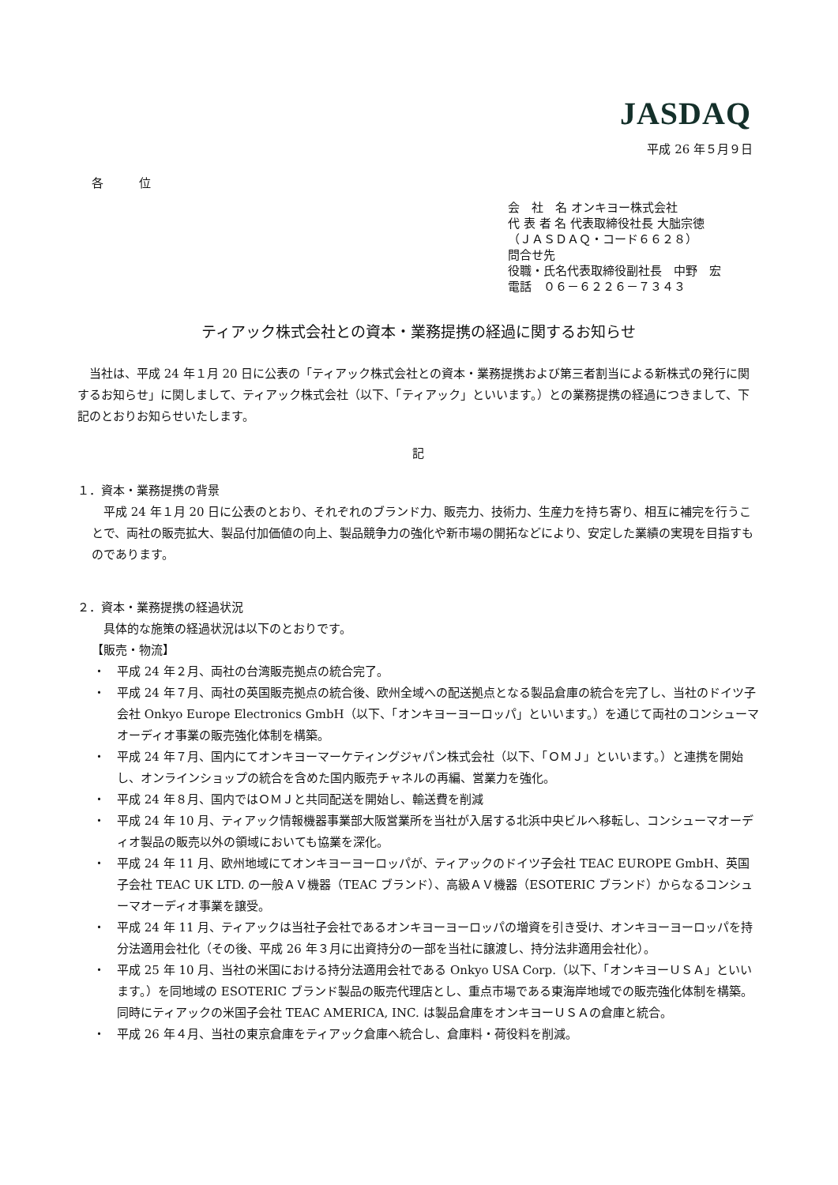JASDAQ
平成 26 年５月９日
各　　　位
会　社　名 オンキヨー株式会社
代 表 者 名 代表取締役社長 大朏宗徳
（ＪＡＳＤＡＱ・コード６６２８）
問合せ先
役職・氏名代表取締役副社長　中野　宏
電話　０６－６２２６－７３４３
ティアック株式会社との資本・業務提携の経過に関するお知らせ
当社は、平成 24 年１月 20 日に公表の「ティアック株式会社との資本・業務提携および第三者割当による新株式の発行に関するお知らせ」に関しまして、ティアック株式会社（以下、「ティアック」といいます。）との業務提携の経過につきまして、下記のとおりお知らせいたします。
記
１．資本・業務提携の背景
平成 24 年１月 20 日に公表のとおり、それぞれのブランド力、販売力、技術力、生産力を持ち寄り、相互に補完を行うことで、両社の販売拡大、製品付加価値の向上、製品競争力の強化や新市場の開拓などにより、安定した業績の実現を目指すものであります。
２．資本・業務提携の経過状況
具体的な施策の経過状況は以下のとおりです。
【販売・物流】
・ 平成 24 年２月、両社の台湾販売拠点の統合完了。
・ 平成 24 年７月、両社の英国販売拠点の統合後、欧州全域への配送拠点となる製品倉庫の統合を完了し、当社のドイツ子会社 Onkyo Europe Electronics GmbH（以下、「オンキヨーヨーロッパ」といいます。）を通じて両社のコンシューマオーディオ事業の販売強化体制を構築。
・ 平成 24 年７月、国内にてオンキヨーマーケティングジャパン株式会社（以下、「ＯＭＪ」といいます。）と連携を開始し、オンラインショップの統合を含めた国内販売チャネルの再編、営業力を強化。
・ 平成 24 年８月、国内ではＯＭＪと共同配送を開始し、輸送費を削減
・ 平成 24 年 10 月、ティアック情報機器事業部大阪営業所を当社が入居する北浜中央ビルへ移転し、コンシューマオーディオ製品の販売以外の領域においても協業を深化。
・ 平成 24 年 11 月、欧州地域にてオンキヨーヨーロッパが、ティアックのドイツ子会社 TEAC EUROPE GmbH、英国子会社 TEAC UK LTD. の一般ＡＶ機器（TEAC ブランド）、高級ＡＶ機器（ESOTERIC ブランド）からなるコンシューマオーディオ事業を譲受。
・ 平成 24 年 11 月、ティアックは当社子会社であるオンキヨーヨーロッパの増資を引き受け、オンキヨーヨーロッパを持分法適用会社化（その後、平成 26 年３月に出資持分の一部を当社に譲渡し、持分法非適用会社化）。
・ 平成 25 年 10 月、当社の米国における持分法適用会社である Onkyo USA Corp.（以下、「オンキヨーＵＳＡ」といいます。）を同地域の ESOTERIC ブランド製品の販売代理店とし、重点市場である東海岸地域での販売強化体制を構築。同時にティアックの米国子会社 TEAC AMERICA, INC. は製品倉庫をオンキヨーＵＳＡの倉庫と統合。
・ 平成 26 年４月、当社の東京倉庫をティアック倉庫へ統合し、倉庫料・荷役料を削減。